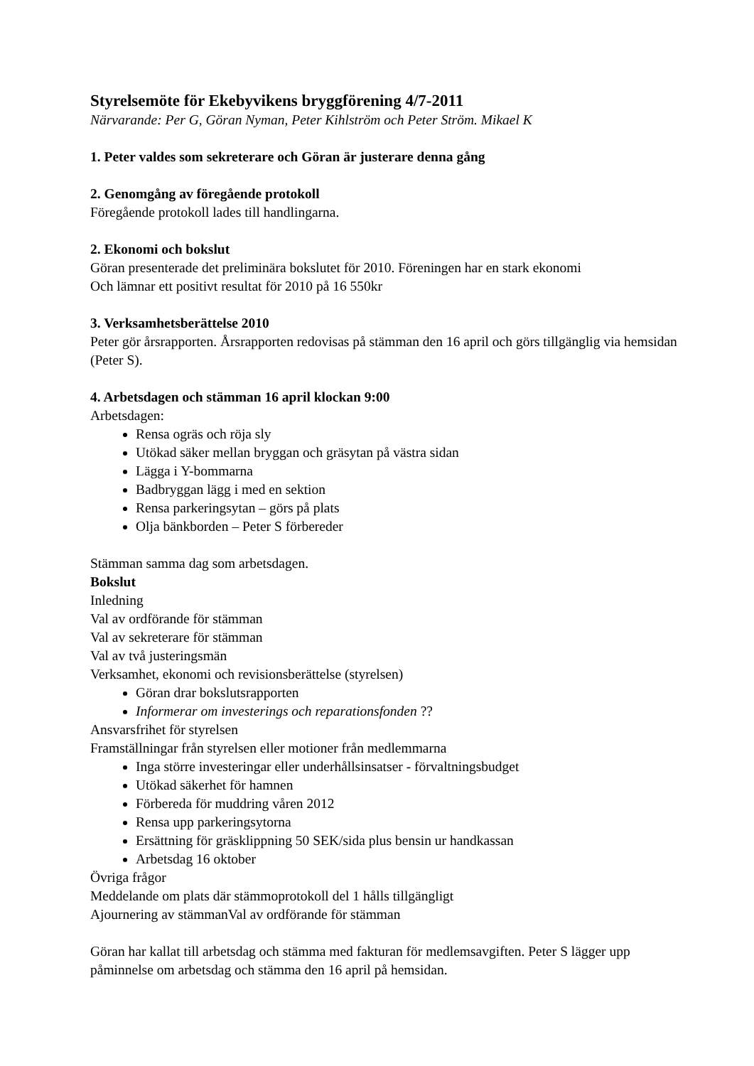Styrelsemöte för Ekebyvikens bryggförening 4/7-2011
Närvarande: Per G, Göran Nyman, Peter Kihlström och Peter Ström. Mikael K
1. Peter valdes som sekreterare och Göran är justerare denna gång
2. Genomgång av föregående protokoll
Föregående protokoll lades till handlingarna.
2. Ekonomi och bokslut
Göran presenterade det preliminära bokslutet för 2010. Föreningen har en stark ekonomi
Och lämnar ett positivt resultat för 2010 på 16 550kr
3. Verksamhetsberättelse 2010
Peter gör årsrapporten. Årsrapporten redovisas på stämman den 16 april och görs tillgänglig via hemsidan (Peter S).
4. Arbetsdagen och stämman 16 april klockan 9:00
Arbetsdagen:
Rensa ogräs och röja sly
Utökad säker mellan bryggan och gräsytan på västra sidan
Lägga i Y-bommarna
Badbryggan lägg i med en sektion
Rensa parkeringsytan – görs på plats
Olja bänkborden – Peter S förbereder
Stämman samma dag som arbetsdagen.
Bokslut
Inledning
Val av ordförande för stämman
Val av sekreterare för stämman
Val av två justeringsmän
Verksamhet, ekonomi och revisionsberättelse (styrelsen)
Göran drar bokslutsrapporten
Informerar om investerings och reparationsfonden ??
Ansvarsfrihet för styrelsen
Framställningar från styrelsen eller motioner från medlemmarna
Inga större investeringar eller underhållsinsatser - förvaltningsbudget
Utökad säkerhet för hamnen
Förbereda för muddring våren 2012
Rensa upp parkeringsytorna
Ersättning för gräsklippning 50 SEK/sida plus bensin ur handkassan
Arbetsdag 16 oktober
Övriga frågor
Meddelande om plats där stämmoprotokoll del 1 hålls tillgängligt
Ajournering av stämmanVal av ordförande för stämman
Göran har kallat till arbetsdag och stämma med fakturan för medlemsavgiften. Peter S lägger upp påminnelse om arbetsdag och stämma den 16 april på hemsidan.